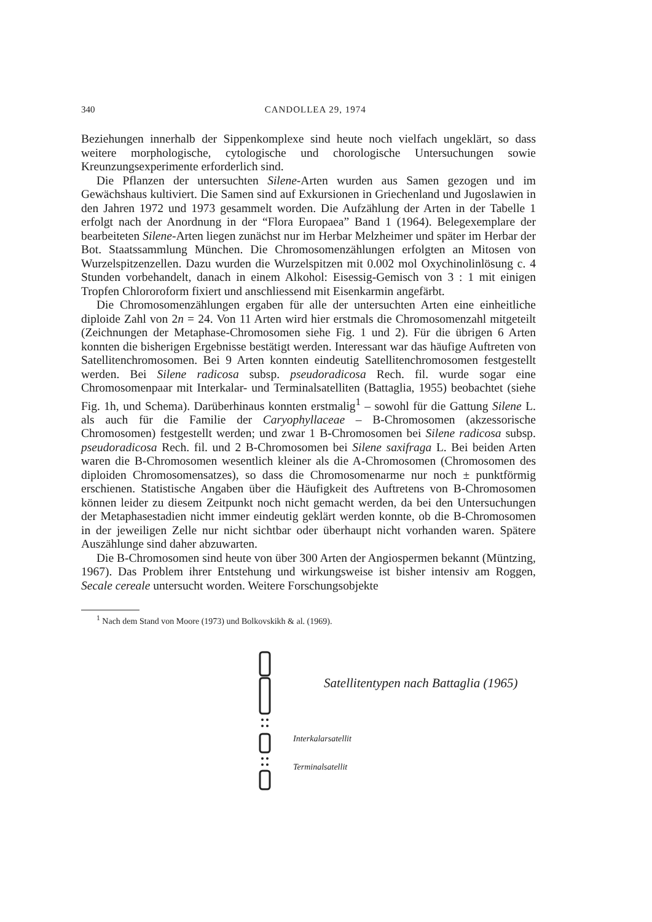340 CANDOLLEA 29, 1974
Beziehungen innerhalb der Sippenkomplexe sind heute noch vielfach ungeklärt, so dass weitere morphologische, cytologische und chorologische Untersuchungen sowie Kreunzungsexperimente erforderlich sind.
Die Pflanzen der untersuchten Silene-Arten wurden aus Samen gezogen und im Gewächshaus kultiviert. Die Samen sind auf Exkursionen in Griechenland und Jugoslawien in den Jahren 1972 und 1973 gesammelt worden. Die Aufzählung der Arten in der Tabelle 1 erfolgt nach der Anordnung in der “Flora Europaea” Band 1 (1964). Belegexemplare der bearbeiteten Silene-Arten liegen zunächst nur im Herbar Melzheimer und später im Herbar der Bot. Staatssammlung München. Die Chromosomenzählungen erfolgten an Mitosen von Wurzelspitzenzellen. Dazu wurden die Wurzelspitzen mit 0.002 mol Oxychinolinlösung c. 4 Stunden vorbehandelt, danach in einem Alkohol: Eisessig-Gemisch von 3 : 1 mit einigen Tropfen Chlororoform fixiert und anschliessend mit Eisenkarmin angefärbt.
Die Chromosomenzählungen ergaben für alle der untersuchten Arten eine einheitliche diploide Zahl von 2n = 24. Von 11 Arten wird hier erstmals die Chromosomenzahl mitgeteilt (Zeichnungen der Metaphase-Chromosomen siehe Fig. 1 und 2). Für die übrigen 6 Arten konnten die bisherigen Ergebnisse bestätigt werden. Interessant war das häufige Auftreten von Satellitenchromosomen. Bei 9 Arten konnten eindeutig Satellitenchromosomen festgestellt werden. Bei Silene radicosa subsp. pseudoradicosa Rech. fil. wurde sogar eine Chromosomenpaar mit Interkalar- und Terminalsatelliten (Battaglia, 1955) beobachtet (siehe Fig. 1h, und Schema). Darüberhinaus konnten erstmalig<sup>1</sup> – sowohl für die Gattung Silene L. als auch für die Familie der Caryophyllaceae – B-Chromosomen (akzessorische Chromosomen) festgestellt werden; und zwar 1 B-Chromosomen bei Silene radicosa subsp. pseudoradicosa Rech. fil. und 2 B-Chromosomen bei Silene saxifraga L. Bei beiden Arten waren die B-Chromosomen wesentlich kleiner als die A-Chromosomen (Chromosomen des diploiden Chromosomensatzes), so dass die Chromosomenarme nur noch ± punktförmig erschienen. Statistische Angaben über die Häufigkeit des Auftretens von B-Chromosomen können leider zu diesem Zeitpunkt noch nicht gemacht werden, da bei den Untersuchungen der Metaphasestadien nicht immer eindeutig geklärt werden konnte, ob die B-Chromosomen in der jeweiligen Zelle nur nicht sichtbar oder überhaupt nicht vorhanden waren. Spätere Auszählunge sind daher abzuwarten.
Die B-Chromosomen sind heute von über 300 Arten der Angiospermen bekannt (Müntzing, 1967). Das Problem ihrer Entstehung und wirkungsweise ist bisher intensiv am Roggen, Secale cereale untersucht worden. Weitere Forschungsobjekte
<sup>1</sup> Nach dem Stand von Moore (1973) und Bolkovskikh & al. (1969).
Satellitentypen nach Battaglia (1965)
Interkalarsatellit
Terminalsatellit